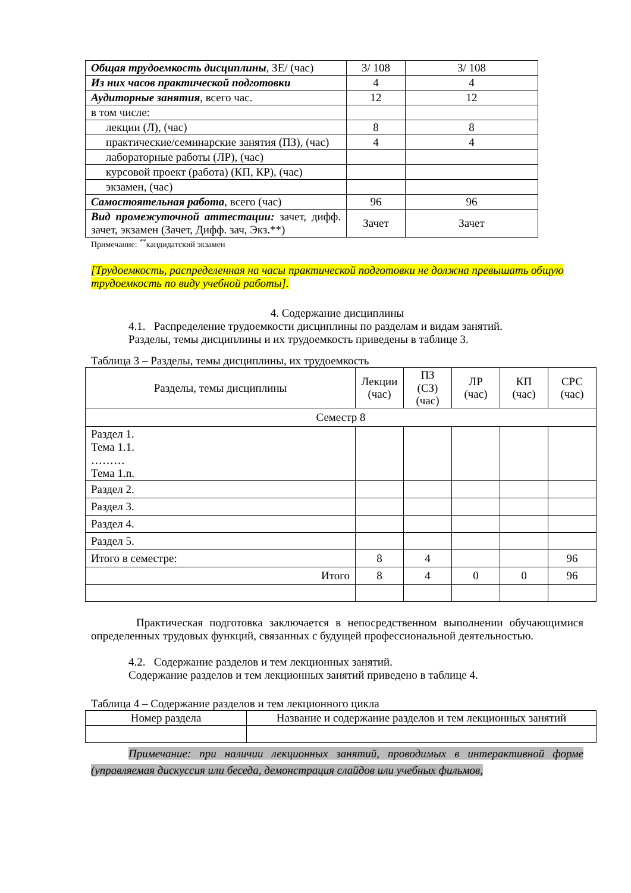| Общая трудоемкость дисциплины , ЗЕ/ (час) | 3/ 108 | 3/ 108 |
| Из них часов практической подготовки | 4 | 4 |
| Аудиторные занятия , всего час. | 12 | 12 |
| в том числе: | | |
| лекции (Л), (час) | 8 | 8 |
| практические/семинарские занятия (ПЗ), (час) | 4 | 4 |
| лабораторные работы (ЛР), (час) | | |
| курсовой проект (работа) (КП, КР), (час) | | |
| экзамен, (час) | | |
| Самостоятельная работа , всего (час) | 96 | 96 |
| Вид промежуточной аттестации: зачет, дифф. зачет, экзамен (Зачет, Дифф. зач, Экз.**) | Зачет | Зачет |
Примечание: <sup>**</sup>кандидатский экзамен
[Трудоемкость, распределенная на часы практической подготовки не должна превышать общую трудоемкость по виду учебной работы].
4. Содержание дисциплины
4.1. Распределение трудоемкости дисциплины по разделам и видам занятий.
Разделы, темы дисциплины и их трудоемкость приведены в таблице 3.
Таблица 3 – Разделы, темы дисциплины, их трудоемкость
| Разделы, темы дисциплины | Лекции (час) | ПЗ (СЗ) (час) | ЛР (час) | КП (час) | СРС (час) |
| Семестр 8 | | | | | |
| Раздел 1. Тема 1.1. ……… Тема 1.n. | | | | | |
| Раздел 2. | | | | | |
| Раздел 3. | | | | | |
| Раздел 4. | | | | | |
| Раздел 5. | | | | | |
| Итого в семестре: | 8 | 4 | | | 96 |
| Итого | 8 | 4 | 0 | 0 | 96 |
Практическая подготовка заключается в непосредственном выполнении обучающимися определенных трудовых функций, связанных с будущей профессиональной деятельностью.
4.2. Содержание разделов и тем лекционных занятий.
Содержание разделов и тем лекционных занятий приведено в таблице 4.
Таблица 4 – Содержание разделов и тем лекционного цикла
| Номер раздела | Название и содержание разделов и тем лекционных занятий |
Примечание: при наличии лекционных занятий, проводимых в интерактивной форме (управляемая дискуссия или беседа, демонстрация слайдов или учебных фильмов,